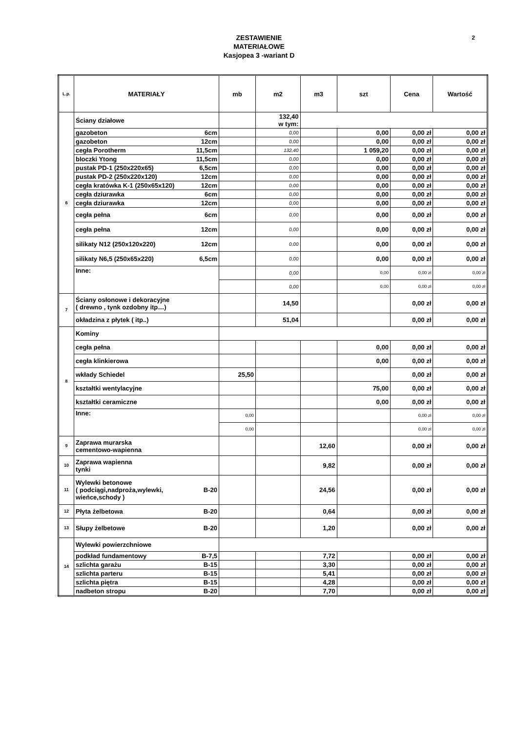ZESTAWIENIE
MATERIAŁOWE
Kasjopea 3 -wariant D
2
| L.p. | MATERIAŁY | mb | m2 | m3 | szt | Cena | Wartość |
| --- | --- | --- | --- | --- | --- | --- | --- |
| 6 | Ściany działowe | | 132,40 w tym: | | | | |
| | gazobeton 6cm | | 0,00 | | 0,00 | 0,00 zł | 0,00 zł |
| | gazobeton 12cm | | 0,00 | | 0,00 | 0,00 zł | 0,00 zł |
| | cegła Porotherm 11,5cm | | 132,40 | | 1 059,20 | 0,00 zł | 0,00 zł |
| | bloczki Ytong 11,5cm | | 0,00 | | 0,00 | 0,00 zł | 0,00 zł |
| | pustak PD-1 (250x220x65) 6,5cm | | 0,00 | | 0,00 | 0,00 zł | 0,00 zł |
| | pustak PD-2 (250x220x120) 12cm | | 0,00 | | 0,00 | 0,00 zł | 0,00 zł |
| | cegła kratówka K-1 (250x65x120) 12cm | | 0,00 | | 0,00 | 0,00 zł | 0,00 zł |
| | cegła dziurawka 6cm | | 0,00 | | 0,00 | 0,00 zł | 0,00 zł |
| | cegła dziurawka 12cm | | 0,00 | | 0,00 | 0,00 zł | 0,00 zł |
| | cegła pełna 6cm | | 0,00 | | 0,00 | 0,00 zł | 0,00 zł |
| | cegła pełna 12cm | | 0,00 | | 0,00 | 0,00 zł | 0,00 zł |
| | silikaty N12 (250x120x220) 12cm | | 0,00 | | 0,00 | 0,00 zł | 0,00 zł |
| | silikaty N6,5 (250x65x220) 6,5cm | | 0,00 | | 0,00 | 0,00 zł | 0,00 zł |
| | Inne: | | 0,00 | | 0,00 | 0,00 zł | 0,00 zł |
| | | | 0,00 | | 0,00 | 0,00 zł | 0,00 zł |
| 7 | Ściany osłonowe i dekoracyjne ( drewno , tynk ozdobny itp…) | | 14,50 | | | 0,00 zł | 0,00 zł |
| | okładzina z płytek ( itp..) | | 51,04 | | | 0,00 zł | 0,00 zł |
| 8 | Kominy | | | | | | |
| | cegła pełna | | | | 0,00 | 0,00 zł | 0,00 zł |
| | cegła klinkierowa | | | | 0,00 | 0,00 zł | 0,00 zł |
| | wkłady Schiedel | 25,50 | | | | 0,00 zł | 0,00 zł |
| | kształtki wentylacyjne | | | | 75,00 | 0,00 zł | 0,00 zł |
| | kształtki ceramiczne | | | | 0,00 | 0,00 zł | 0,00 zł |
| | Inne: | 0,00 | | | | 0,00 zł | 0,00 zł |
| | | 0,00 | | | | 0,00 zł | 0,00 zł |
| 9 | Zaprawa murarska cementowo-wapienna | | | 12,60 | | 0,00 zł | 0,00 zł |
| 10 | Zaprawa wapienna tynki | | | 9,82 | | 0,00 zł | 0,00 zł |
| 11 | Wylewki betonowe ( podciągi,nadproża,wylewki, B-20 wieńce,schody ) | | | 24,56 | | 0,00 zł | 0,00 zł |
| 12 | Płyta żelbetowa B-20 | | | 0,64 | | 0,00 zł | 0,00 zł |
| 13 | Słupy żelbetowe B-20 | | | 1,20 | | 0,00 zł | 0,00 zł |
| 14 | Wylewki powierzchniowe | | | | | | |
| | podkład fundamentowy B-7,5 | | | 7,72 | | 0,00 zł | 0,00 zł |
| | szlichta garażu B-15 | | | 3,30 | | 0,00 zł | 0,00 zł |
| | szlichta parteru B-15 | | | 5,41 | | 0,00 zł | 0,00 zł |
| | szlichta piętra B-15 | | | 4,28 | | 0,00 zł | 0,00 zł |
| | nadbeton stropu B-20 | | | 7,70 | | 0,00 zł | 0,00 zł |